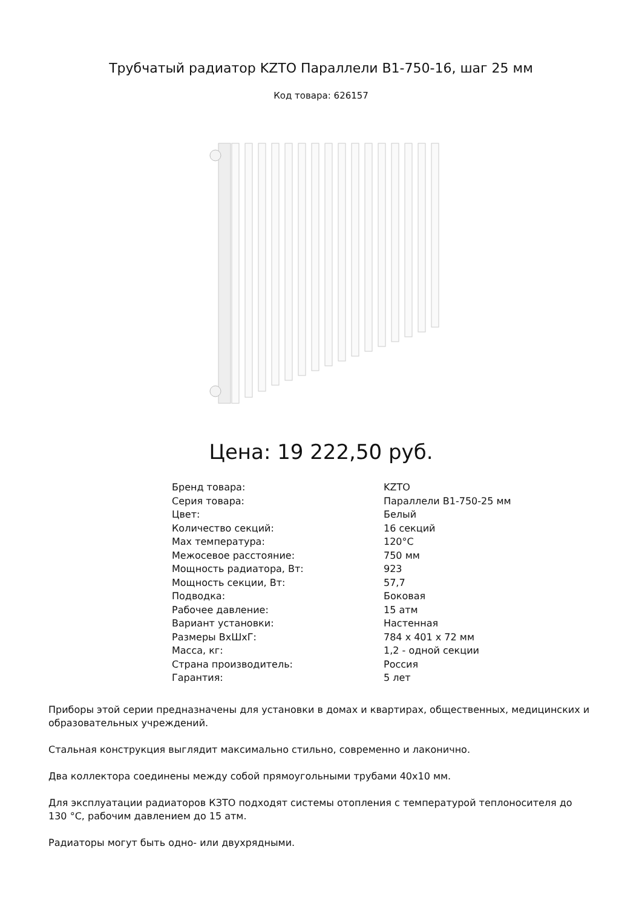Трубчатый радиатор KZTO Параллели В1-750-16, шаг 25 мм
Код товара: 626157
Цена: 19 222,50 руб.
| Бренд товара: | KZTO |
| Серия товара: | Параллели В1-750-25 мм |
| Цвет: | Белый |
| Количество секций: | 16 секций |
| Max температура: | 120°C |
| Межосевое расстояние: | 750 мм |
| Мощность радиатора, Вт: | 923 |
| Мощность секции, Вт: | 57,7 |
| Подводка: | Боковая |
| Рабочее давление: | 15 атм |
| Вариант установки: | Настенная |
| Размеры ВхШхГ: | 784 x 401 x 72 мм |
| Масса, кг: | 1,2 - одной секции |
| Страна производитель: | Россия |
| Гарантия: | 5 лет |
Приборы этой серии предназначены для установки в домах и квартирах, общественных, медицинских и образовательных учреждений.
Стальная конструкция выглядит максимально стильно, современно и лаконично.
Два коллектора соединены между собой прямоугольными трубами 40х10 мм.
Для эксплуатации радиаторов КЗТО подходят системы отопления с температурой теплоносителя до 130 °С, рабочим давлением до 15 атм.
Радиаторы могут быть одно- или двухрядными.